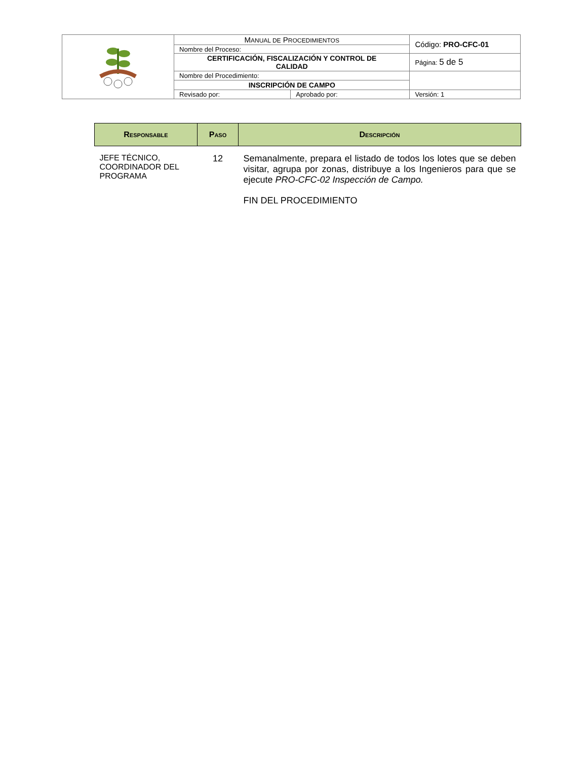| | M ANUAL DE P ROCEDIMIENTOS | | Código: PRO-CFC-01 |
| | Nombre del Proceso: | | |
| | CERTIFICACIÓN, FISCALIZACIÓN Y CONTROL DE CALIDAD | | Página: 5 de 5 |
| | Nombre del Procedimiento: | | |
| | INSCRIPCIÓN DE CAMPO | | |
| | Revisado por: | Aprobado por: | Versión: 1 |
| Responsable | Paso | Descripción |
| --- | --- | --- |
| JEFE TÉCNICO, COORDINADOR DEL PROGRAMA | 12 | Semanalmente, prepara el listado de todos los lotes que se deben visitar, agrupa por zonas, distribuye a los Ingenieros para que se ejecute PRO-CFC-02 Inspección de Campo. FIN DEL PROCEDIMIENTO |